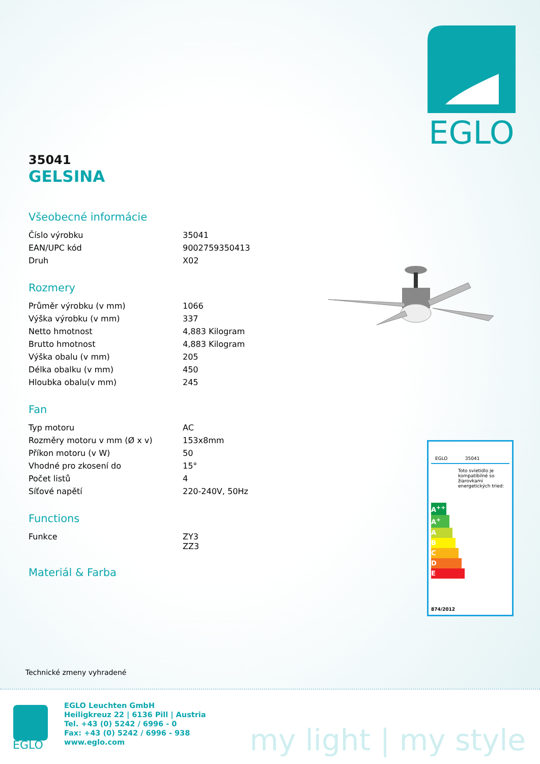EGLO
35041
GELSINA
Všeobecné informácie
| Číslo výrobku | 35041 |
| EAN/UPC kód | 9002759350413 |
| Druh | X02 |
Rozmery
| Průměr výrobku (v mm) | 1066 |
| Výška výrobku (v mm) | 337 |
| Netto hmotnost | 4,883 Kilogram |
| Brutto hmotnost | 4,883 Kilogram |
| Výška obalu (v mm) | 205 |
| Délka obalku (v mm) | 450 |
| Hloubka obalu(v mm) | 245 |
Fan
| Typ motoru | AC |
| Rozměry motoru v mm (Ø x v) | 153x8mm |
| Příkon motoru (v W) | 50 |
| Vhodné pro zkosení do | 15° |
| Počet listů | 4 |
| Síťové napětí | 220-240V, 50Hz |
Functions
| Funkce | ZY3 ZZ3 |
Materiál & Farba
EGLO 35041
Toto svietidlo je kompatibilné so žiarovkami energetických tried:
A<sup>++</sup>
A<sup>+</sup>
A
B
C
D
E
874/2012
Technické zmeny vyhradené
EGLO
EGLO Leuchten GmbH
Heiligkreuz 22 | 6136 Pill | Austria
Tel. +43 (0) 5242 / 6996 - 0
Fax: +43 (0) 5242 / 6996 - 938
www.eglo.com
my light | my style